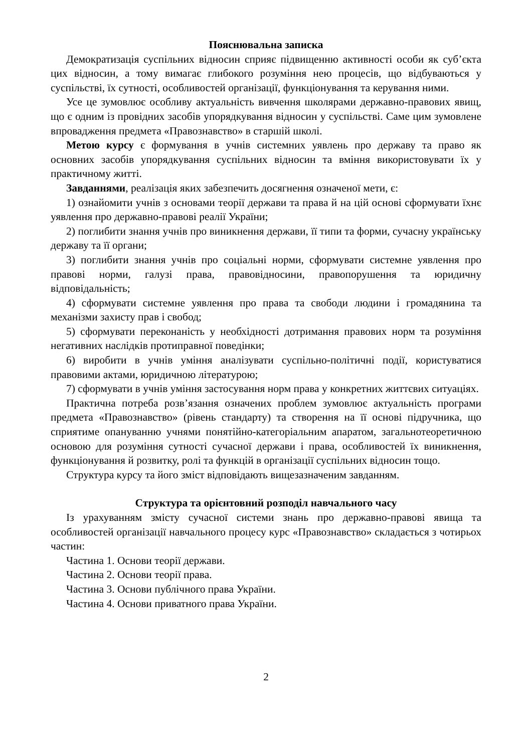Пояснювальна записка
Демократизація суспільних відносин сприяє підвищенню активності особи як суб’єкта цих відносин, а тому вимагає глибокого розуміння нею процесів, що відбуваються у суспільстві, їх сутності, особливостей організації, функціонування та керування ними.
Усе це зумовлює особливу актуальність вивчення школярами державно-правових явищ, що є одним із провідних засобів упорядкування відносин у суспільстві. Саме цим зумовлене впровадження предмета «Правознавство» в старшій школі.
Метою курсу є формування в учнів системних уявлень про державу та право як основних засобів упорядкування суспільних відносин та вміння використовувати їх у практичному житті.
Завданнями, реалізація яких забезпечить досягнення означеної мети, є:
1) ознайомити учнів з основами теорії держави та права й на цій основі сформувати їхнє уявлення про державно-правові реалії України;
2) поглибити знання учнів про виникнення держави, її типи та форми, сучасну українську державу та її органи;
3) поглибити знання учнів про соціальні норми, сформувати системне уявлення про правові норми, галузі права, правовідносини, правопорушення та юридичну відповідальність;
4) сформувати системне уявлення про права та свободи людини і громадянина та механізми захисту прав і свобод;
5) сформувати переконаність у необхідності дотримання правових норм та розуміння негативних наслідків протиправної поведінки;
6) виробити в учнів уміння аналізувати суспільно-політичні події, користуватися правовими актами, юридичною літературою;
7) сформувати в учнів уміння застосування норм права у конкретних життєвих ситуаціях.
Практична потреба розв’язання означених проблем зумовлює актуальність програми предмета «Правознавство» (рівень стандарту) та створення на її основі підручника, що сприятиме опануванню учнями понятійно-категоріальним апаратом, загальнотеоретичною основою для розуміння сутності сучасної держави і права, особливостей їх виникнення, функціонування й розвитку, ролі та функцій в організації суспільних відносин тощо.
Структура курсу та його зміст відповідають вищезазначеним завданням.
Структура та орієнтовний розподіл навчального часу
Із урахуванням змісту сучасної системи знань про державно-правові явища та особливостей організації навчального процесу курс «Правознавство» складається з чотирьох частин:
Частина 1. Основи теорії держави.
Частина 2. Основи теорії права.
Частина 3. Основи публічного права України.
Частина 4. Основи приватного права України.
2